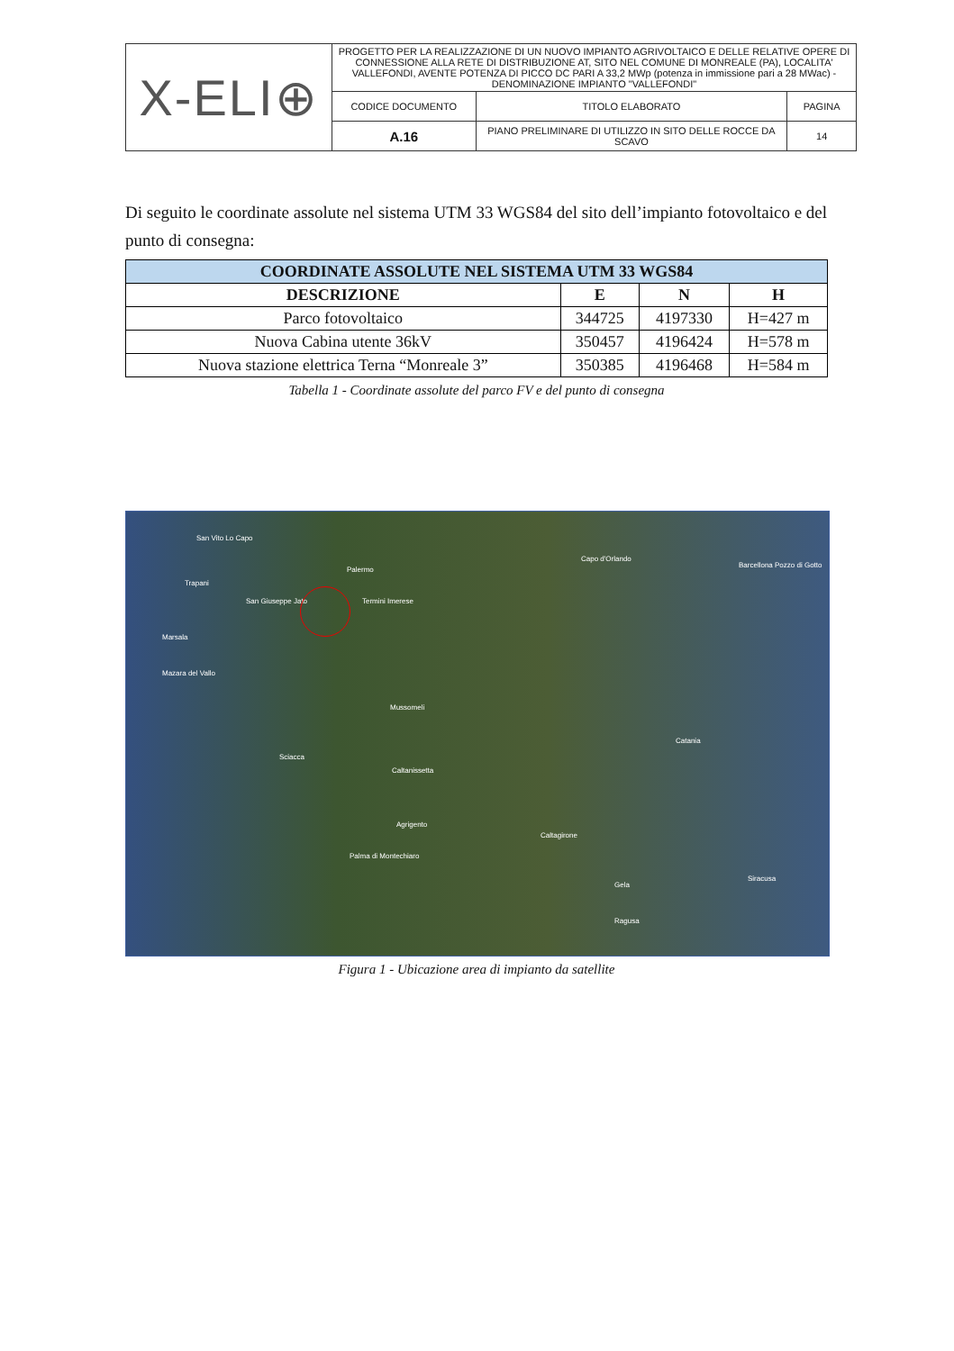| X-ELI⊕ | PROGETTO PER LA REALIZZAZIONE DI UN NUOVO IMPIANTO AGRIVOLTAICO E DELLE RELATIVE OPERE DI CONNESSIONE ALLA RETE DI DISTRIBUZIONE AT, SITO NEL COMUNE DI MONREALE (PA), LOCALITA' VALLEFONDI, AVENTE POTENZA DI PICCO DC PARI A 33,2 MWp (potenza in immissione pari a 28 MWac) - DENOMINAZIONE IMPIANTO "VALLEFONDI" | | |
| | CODICE DOCUMENTO | TITOLO ELABORATO | PAGINA |
| | A.16 | PIANO PRELIMINARE DI UTILIZZO IN SITO DELLE ROCCE DA SCAVO | 14 |
Di seguito le coordinate assolute nel sistema UTM 33 WGS84 del sito dell’impianto fotovoltaico e del punto di consegna:
| COORDINATE ASSOLUTE NEL SISTEMA UTM 33 WGS84 | | | |
| --- | --- | --- | --- |
| DESCRIZIONE | E | N | H |
| Parco fotovoltaico | 344725 | 4197330 | H=427 m |
| Nuova Cabina utente 36kV | 350457 | 4196424 | H=578 m |
| Nuova stazione elettrica Terna “Monreale 3” | 350385 | 4196468 | H=584 m |
Tabella 1 - Coordinate assolute del parco FV e del punto di consegna
San Vito Lo Capo
Palermo
Capo d'Orlando
Barcellona Pozzo di Gotto
Trapani
San Giuseppe Jato Termini Imerese
Marsala
Mazara del Vallo
Mussomeli
Catania
Sciacca
Caltanissetta
Agrigento
Caltagirone
Palma di Montechiaro
Siracusa
Gela
Ragusa
Figura 1 - Ubicazione area di impianto da satellite